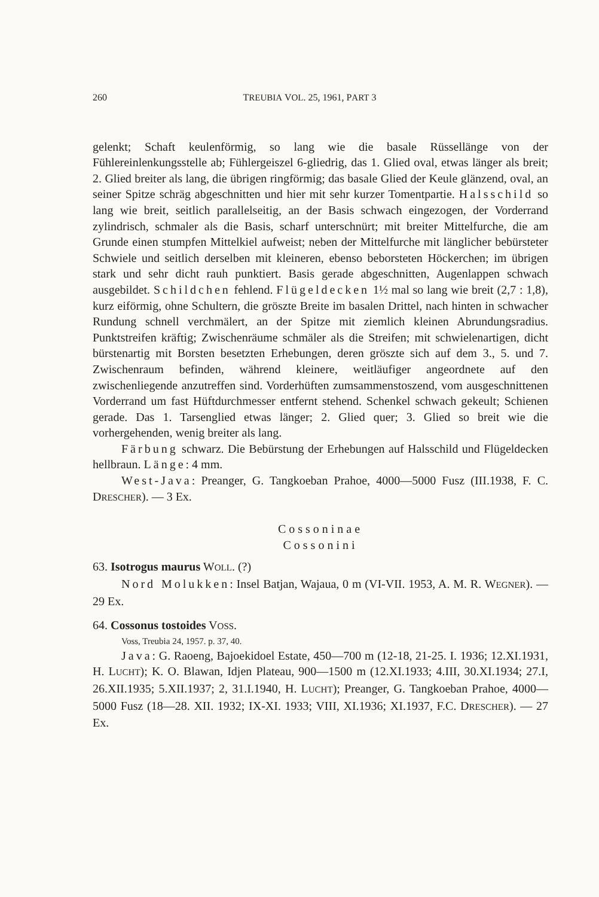260 TREUBIA VOL. 25, 1961, PART 3
gelenkt; Schaft keulenförmig, so lang wie die basale Rüssellänge von der Fühlereinlenkungsstelle ab; Fühlergeiszel 6-gliedrig, das 1. Glied oval, etwas länger als breit; 2. Glied breiter als lang, die übrigen ringförmig; das basale Glied der Keule glänzend, oval, an seiner Spitze schräg abgeschnitten und hier mit sehr kurzer Tomentpartie. Halsschild so lang wie breit, seitlich parallelseitig, an der Basis schwach eingezogen, der Vorderrand zylindrisch, schmaler als die Basis, scharf unterschnürt; mit breiter Mittelfurche, die am Grunde einen stumpfen Mittelkiel aufweist; neben der Mittelfurche mit länglicher bebürsteter Schwiele und seitlich derselben mit kleineren, ebenso beborsteten Höckerchen; im übrigen stark und sehr dicht rauh punktiert. Basis gerade abgeschnitten, Augenlappen schwach ausgebildet. Schildchen fehlend. Flügeldecken 1½ mal so lang wie breit (2,7 : 1,8), kurz eiförmig, ohne Schultern, die gröszte Breite im basalen Drittel, nach hinten in schwacher Rundung schnell verchmälert, an der Spitze mit ziemlich kleinen Abrundungsradius. Punktstreifen kräftig; Zwischenräume schmäler als die Streifen; mit schwielenartigen, dicht bürstenartig mit Borsten besetzten Erhebungen, deren gröszte sich auf dem 3., 5. und 7. Zwischenraum befinden, während kleinere, weitläufiger angeordnete auf den zwischenliegende anzutreffen sind. Vorderhüften zumsammenstoszend, vom ausgeschnittenen Vorderrand um fast Hüftdurchmesser entfernt stehend. Schenkel schwach gekeult; Schienen gerade. Das 1. Tarsenglied etwas länger; 2. Glied quer; 3. Glied so breit wie die vorhergehenden, wenig breiter als lang.
Färbung schwarz. Die Bebürstung der Erhebungen auf Halsschild und Flügeldecken hellbraun. Länge: 4 mm.
West-Java: Preanger, G. Tangkoeban Prahoe, 4000—5000 Fusz (III.1938, F. C. DRESCHER). — 3 Ex.
Cossoninae
Cossonini
63. Isotrogus maurus WOLL. (?)
Nord Molukken: Insel Batjan, Wajaua, 0 m (VI-VII. 1953, A. M. R. WEGNER). — 29 Ex.
64. Cossonus tostoides VOSS.
Voss, Treubia 24, 1957. p. 37, 40.
Java: G. Raoeng, Bajoekidoel Estate, 450—700 m (12-18, 21-25. I. 1936; 12.XI.1931, H. LUCHT); K. O. Blawan, Idjen Plateau, 900—1500 m (12.XI.1933; 4.III, 30.XI.1934; 27.I, 26.XII.1935; 5.XII.1937; 2, 31.I.1940, H. LUCHT); Preanger, G. Tangkoeban Prahoe, 4000—5000 Fusz (18—28. XII. 1932; IX-XI. 1933; VIII, XI.1936; XI.1937, F.C. DRESCHER). — 27 Ex.